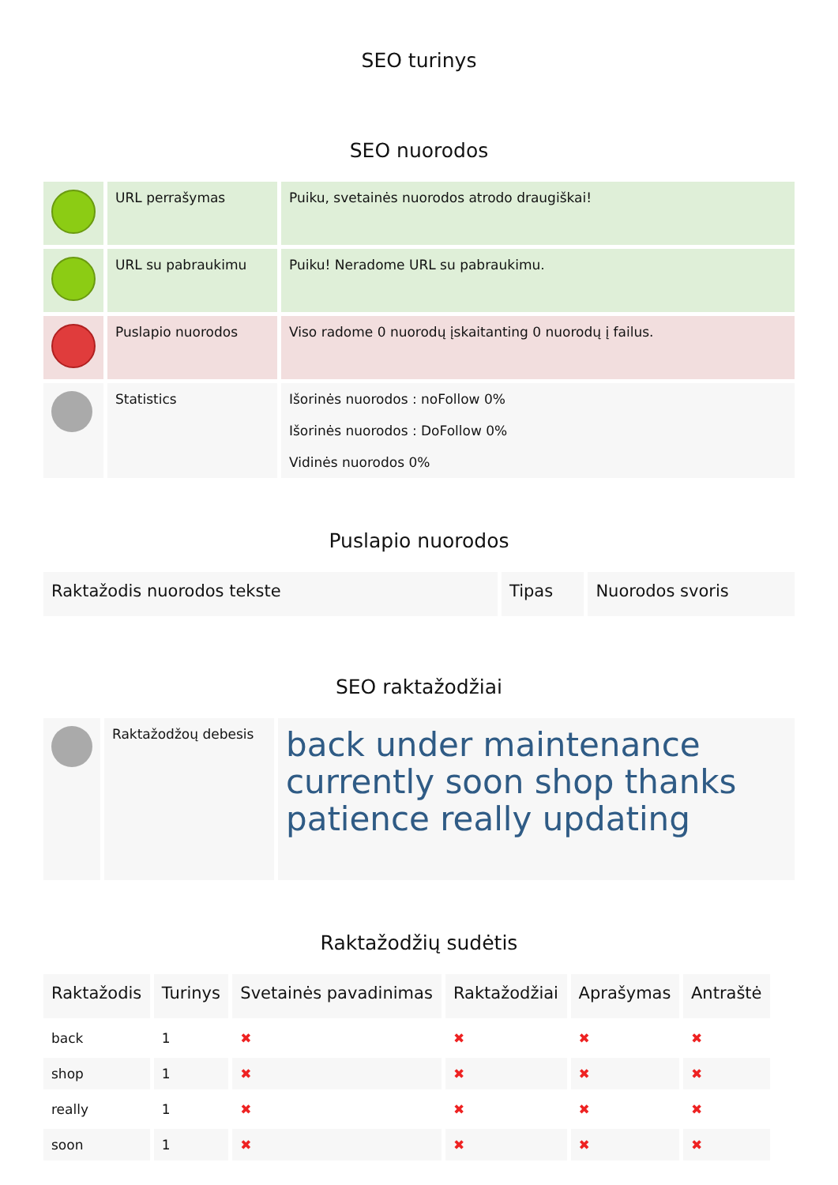SEO turinys
SEO nuorodos
| | URL perrašymas | Puiku, svetainės nuorodos atrodo draugiškai! |
| | URL su pabraukimu | Puiku! Neradome URL su pabraukimu. |
| | Puslapio nuorodos | Viso radome 0 nuorodų įskaitanting 0 nuorodų į failus. |
| | Statistics | Išorinės nuorodos : noFollow 0% Išorinės nuorodos : DoFollow 0% Vidinės nuorodos 0% |
Puslapio nuorodos
| Raktažodis nuorodos tekste | Tipas | Nuorodos svoris |
| --- | --- | --- |
SEO raktažodžiai
| | Raktažodžoų debesis | back under maintenance currently soon shop thanks patience really updating |
Raktažodžių sudėtis
| Raktažodis | Turinys | Svetainės pavadinimas | Raktažodžiai | Aprašymas | Antraštė |
| --- | --- | --- | --- | --- | --- |
| back | 1 | ✖ | ✖ | ✖ | ✖ |
| shop | 1 | ✖ | ✖ | ✖ | ✖ |
| really | 1 | ✖ | ✖ | ✖ | ✖ |
| soon | 1 | ✖ | ✖ | ✖ | ✖ |